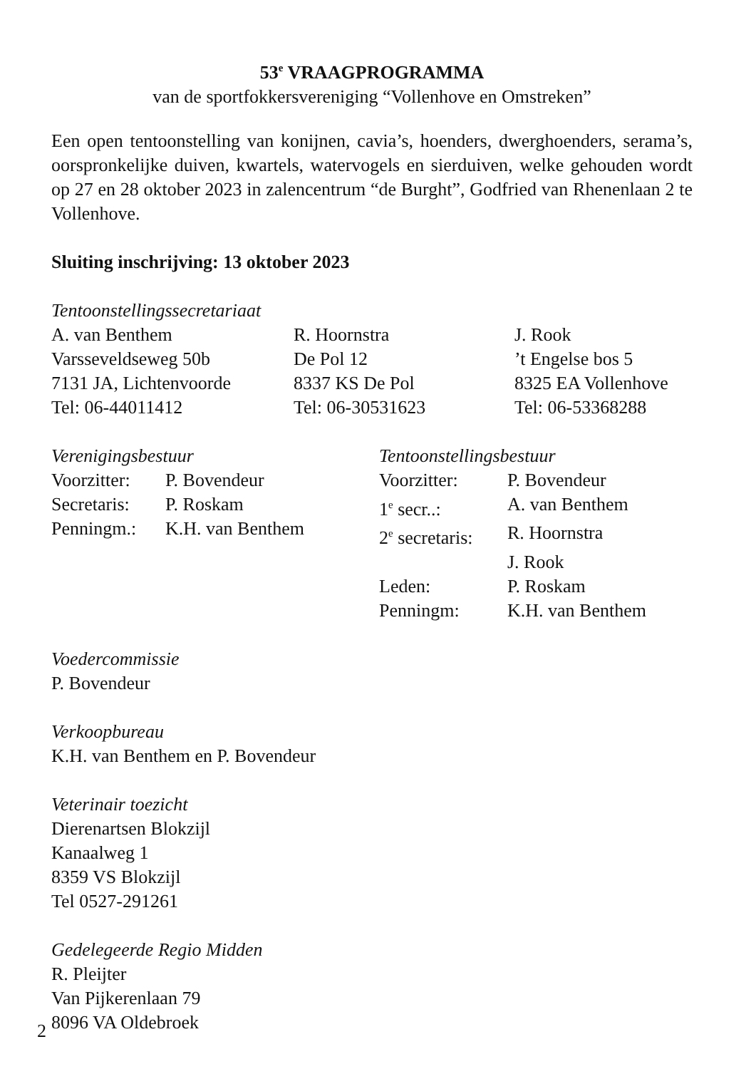53<sup>e</sup> VRAAGPROGRAMMA
van de sportfokkersvereniging “Vollenhove en Omstreken”
Een open tentoonstelling van konijnen, cavia’s, hoenders, dwerghoenders, serama’s, oorspronkelijke duiven, kwartels, watervogels en sierduiven, welke gehouden wordt op 27 en 28 oktober 2023 in zalencentrum “de Burght”, Godfried van Rhenenlaan 2 te Vollenhove.
Sluiting inschrijving: 13 oktober 2023
Tentoonstellingssecretariaat
| A. van Benthem | R. Hoornstra | J. Rook |
| Varsseveldseweg 50b | De Pol 12 | ’t Engelse bos 5 |
| 7131 JA, Lichtenvoorde | 8337 KS De Pol | 8325 EA Vollenhove |
| Tel: 06-44011412 | Tel: 06-30531623 | Tel: 06-53368288 |
Verenigingsbestuur
| Voorzitter: | P. Bovendeur |
| Secretaris: | P. Roskam |
| Penningm.: | K.H. van Benthem |
Tentoonstellingsbestuur
| Voorzitter: | P. Bovendeur |
| 1<sup>e</sup> secr..: | A. van Benthem |
| 2<sup>e</sup> secretaris: | R. Hoornstra |
| | J. Rook |
| Leden: | P. Roskam |
| Penningm: | K.H. van Benthem |
Voedercommissie
P. Bovendeur
Verkoopbureau
K.H. van Benthem en P. Bovendeur
Veterinair toezicht
Dierenartsen Blokzijl
Kanaalweg 1
8359 VS Blokzijl
Tel 0527-291261
Gedelegeerde Regio Midden
R. Pleijter
Van Pijkerenlaan 79
8096 VA Oldebroek
2